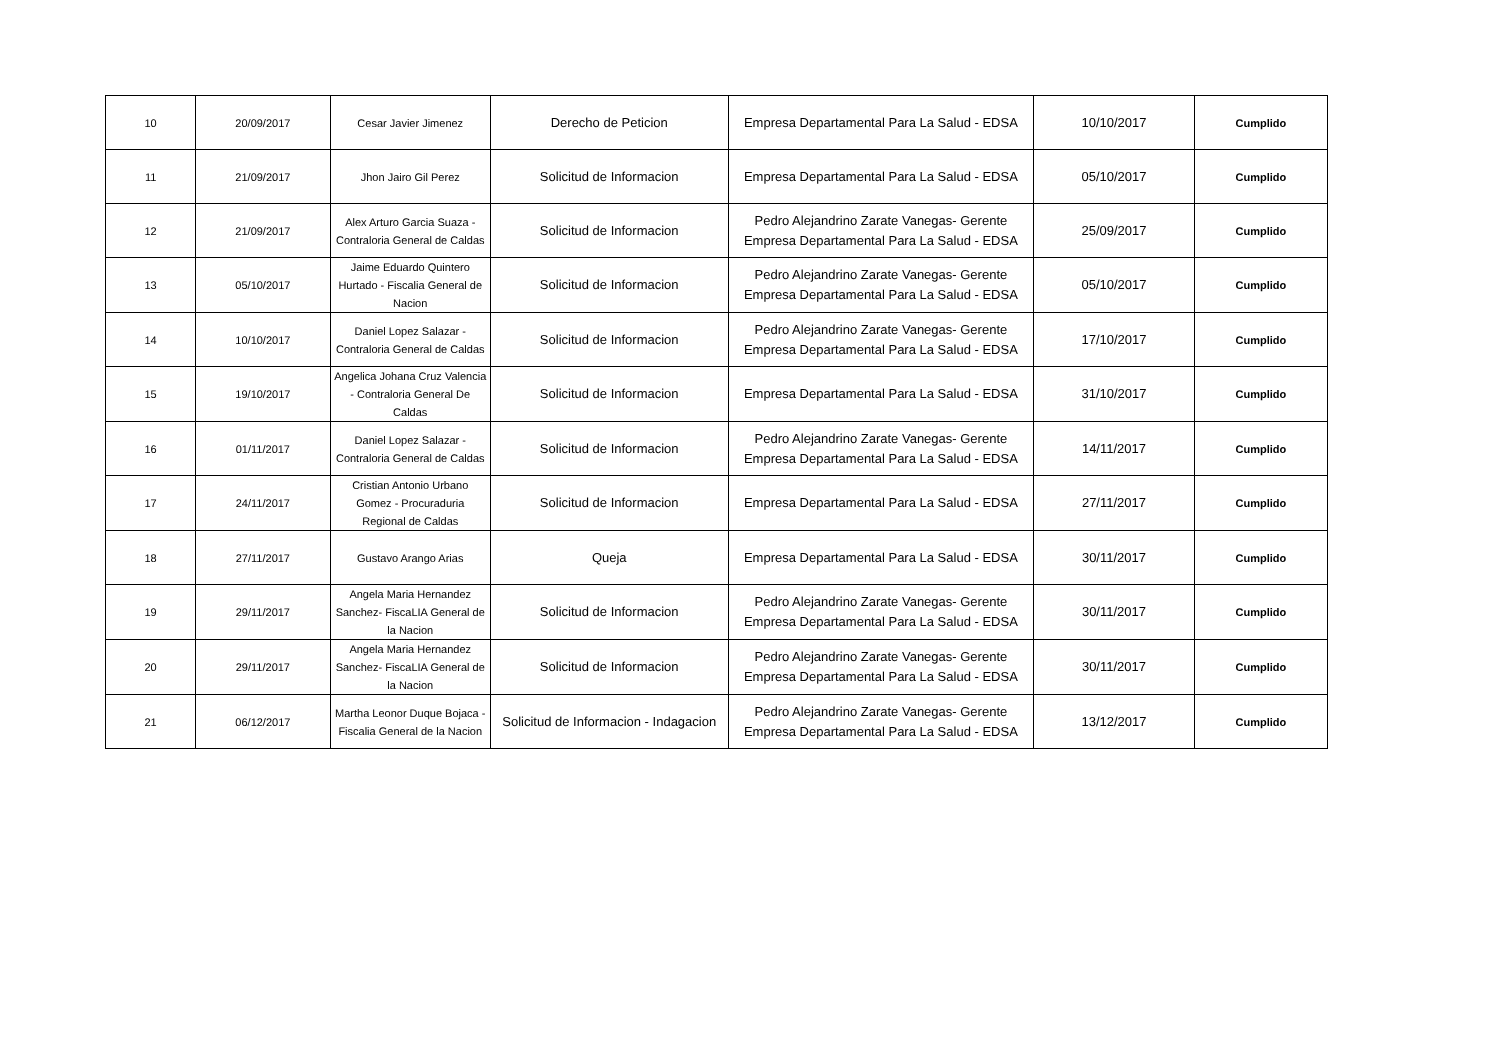| 10 | 20/09/2017 | Cesar Javier Jimenez | Derecho de Peticion | Empresa Departamental Para La Salud - EDSA | 10/10/2017 | Cumplido |
| 11 | 21/09/2017 | Jhon Jairo Gil Perez | Solicitud de Informacion | Empresa Departamental Para La Salud - EDSA | 05/10/2017 | Cumplido |
| 12 | 21/09/2017 | Alex Arturo Garcia Suaza - Contraloria General de Caldas | Solicitud de Informacion | Pedro Alejandrino Zarate Vanegas- Gerente Empresa Departamental Para La Salud - EDSA | 25/09/2017 | Cumplido |
| 13 | 05/10/2017 | Jaime Eduardo Quintero Hurtado - Fiscalia General de Nacion | Solicitud de Informacion | Pedro Alejandrino Zarate Vanegas- Gerente Empresa Departamental Para La Salud - EDSA | 05/10/2017 | Cumplido |
| 14 | 10/10/2017 | Daniel Lopez Salazar - Contraloria General de Caldas | Solicitud de Informacion | Pedro Alejandrino Zarate Vanegas- Gerente Empresa Departamental Para La Salud - EDSA | 17/10/2017 | Cumplido |
| 15 | 19/10/2017 | Angelica Johana Cruz Valencia - Contraloria General De Caldas | Solicitud de Informacion | Empresa Departamental Para La Salud - EDSA | 31/10/2017 | Cumplido |
| 16 | 01/11/2017 | Daniel Lopez Salazar - Contraloria General de Caldas | Solicitud de Informacion | Pedro Alejandrino Zarate Vanegas- Gerente Empresa Departamental Para La Salud - EDSA | 14/11/2017 | Cumplido |
| 17 | 24/11/2017 | Cristian Antonio Urbano Gomez - Procuraduria Regional de Caldas | Solicitud de Informacion | Empresa Departamental Para La Salud - EDSA | 27/11/2017 | Cumplido |
| 18 | 27/11/2017 | Gustavo Arango Arias | Queja | Empresa Departamental Para La Salud - EDSA | 30/11/2017 | Cumplido |
| 19 | 29/11/2017 | Angela Maria Hernandez Sanchez- FiscaLIA General de la Nacion | Solicitud de Informacion | Pedro Alejandrino Zarate Vanegas- Gerente Empresa Departamental Para La Salud - EDSA | 30/11/2017 | Cumplido |
| 20 | 29/11/2017 | Angela Maria Hernandez Sanchez- FiscaLIA General de la Nacion | Solicitud de Informacion | Pedro Alejandrino Zarate Vanegas- Gerente Empresa Departamental Para La Salud - EDSA | 30/11/2017 | Cumplido |
| 21 | 06/12/2017 | Martha Leonor Duque Bojaca - Fiscalia General de la Nacion | Solicitud de Informacion - Indagacion | Pedro Alejandrino Zarate Vanegas- Gerente Empresa Departamental Para La Salud - EDSA | 13/12/2017 | Cumplido |